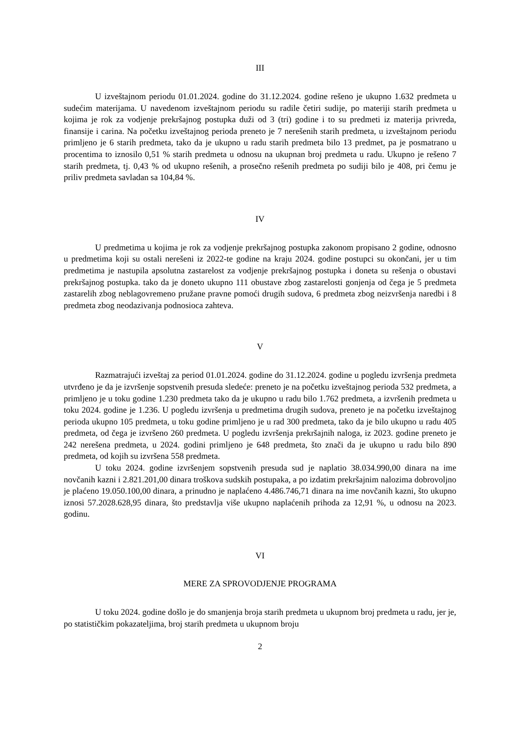III
U izveštajnom periodu 01.01.2024. godine do 31.12.2024. godine rešeno je ukupno 1.632 predmeta u sudećim materijama. U navedenom izveštajnom periodu su radile četiri sudije, po materiji starih predmeta u kojima je rok za vodjenje prekršajnog postupka duži od 3 (tri) godine i to su predmeti iz materija privreda, finansije i carina. Na početku izveštajnog perioda preneto je 7 nerešenih starih predmeta, u izveštajnom periodu primljeno je 6 starih predmeta, tako da je ukupno u radu starih predmeta bilo 13 predmet, pa je posmatrano u procentima to iznosilo 0,51 % starih predmeta u odnosu na ukupnan broj predmeta u radu. Ukupno je rešeno 7 starih predmeta, tj. 0,43 % od ukupno rešenih, a prosečno rešenih predmeta po sudiji bilo je 408, pri čemu je priliv predmeta savladan sa 104,84 %.
IV
U predmetima u kojima je rok za vodjenje prekršajnog postupka zakonom propisano 2 godine, odnosno u predmetima koji su ostali nerešeni iz 2022-te godine na kraju 2024. godine postupci su okončani, jer u tim predmetima je nastupila apsolutna zastarelost za vodjenje prekršajnog postupka i doneta su rešenja o obustavi prekršajnog postupka. tako da je doneto ukupno 111 obustave zbog zastarelosti gonjenja od čega je 5 predmeta zastarelih zbog neblagovremeno pružane pravne pomoći drugih sudova, 6 predmeta zbog neizvršenja naredbi i 8 predmeta zbog neodazivanja podnosioca zahteva.
V
Razmatrajući izveštaj za period 01.01.2024. godine do 31.12.2024. godine u pogledu izvršenja predmeta utvrđeno je da je izvršenje sopstvenih presuda sledeće: preneto je na početku izveštajnog perioda 532 predmeta, a primljeno je u toku godine 1.230 predmeta tako da je ukupno u radu bilo 1.762 predmeta, a izvršenih predmeta u toku 2024. godine je 1.236. U pogledu izvršenja u predmetima drugih sudova, preneto je na početku izveštajnog perioda ukupno 105 predmeta, u toku godine primljeno je u rad 300 predmeta, tako da je bilo ukupno u radu 405 predmeta, od čega je izvršeno 260 predmeta. U pogledu izvršenja prekršajnih naloga, iz 2023. godine preneto je 242 nerešena predmeta, u 2024. godini primljeno je 648 predmeta, što znači da je ukupno u radu bilo 890 predmeta, od kojih su izvršena 558 predmeta.
U toku 2024. godine izvršenjem sopstvenih presuda sud je naplatio 38.034.990,00 dinara na ime novčanih kazni i 2.821.201,00 dinara troškova sudskih postupaka, a po izdatim prekršajnim nalozima dobrovoljno je plaćeno 19.050.100,00 dinara, a prinudno je naplaćeno 4.486.746,71 dinara na ime novčanih kazni, što ukupno iznosi 57.2028.628,95 dinara, što predstavlja više ukupno naplaćenih prihoda za 12,91 %, u odnosu na 2023. godinu.
VI
MERE ZA SPROVODJENJE PROGRAMA
U toku 2024. godine došlo je do smanjenja broja starih predmeta u ukupnom broj predmeta u radu, jer je, po statističkim pokazateljima, broj starih predmeta u ukupnom broju
2